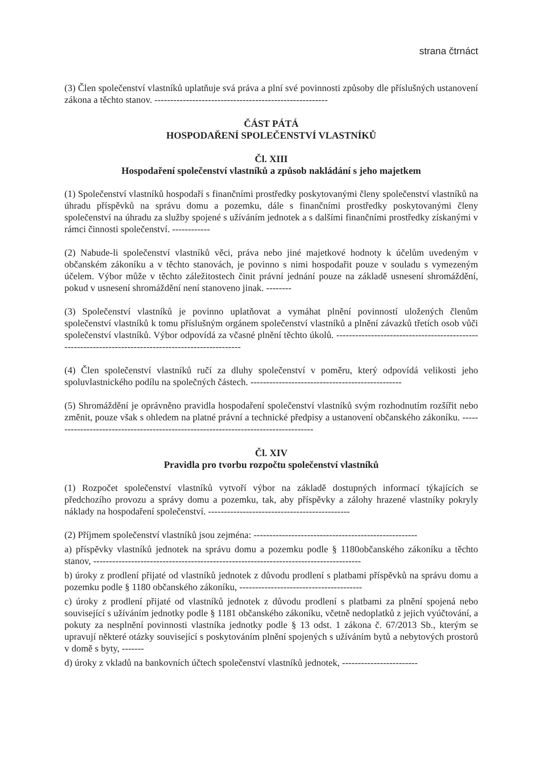strana čtrnáct
(3) Člen společenství vlastníků uplatňuje svá práva a plní své povinnosti způsoby dle příslušných ustanovení zákona a těchto stanov. -------------------------------------------------------
ČÁST PÁTÁ
HOSPODAŘENÍ SPOLEČENSTVÍ VLASTNÍKŮ
Čl. XIII
Hospodaření společenství vlastníků a způsob nakládání s jeho majetkem
(1) Společenství vlastníků hospodaří s finančními prostředky poskytovanými členy společenství vlastníků na úhradu příspěvků na správu domu a pozemku, dále s finančními prostředky poskytovanými členy společenství na úhradu za služby spojené s užíváním jednotek a s dalšími finančními prostředky získanými v rámci činnosti společenství. ------------
(2) Nabude-li společenství vlastníků věci, práva nebo jiné majetkové hodnoty k účelům uvedeným v občanském zákoníku a v těchto stanovách, je povinno s nimi hospodařit pouze v souladu s vymezeným účelem. Výbor může v těchto záležitostech činit právní jednání pouze na základě usnesení shromáždění, pokud v usnesení shromáždění není stanoveno jinak. --------
(3) Společenství vlastníků je povinno uplatňovat a vymáhat plnění povinností uložených členům společenství vlastníků k tomu příslušným orgánem společenství vlastníků a plnění závazků třetích osob vůči společenství vlastníků. Výbor odpovídá za včasné plnění těchto úkolů. -----------------------------------------------------------------------------------------------------
(4) Člen společenství vlastníků ručí za dluhy společenství v poměru, který odpovídá velikosti jeho spoluvlastnického podílu na společných částech. ------------------------------------------------
(5) Shromáždění je oprávněno pravidla hospodaření společenství vlastníků svým rozhodnutím rozšířit nebo změnit, pouze však s ohledem na platné právní a technické předpisy a ustanovení občanského zákoníku. ------------------------------------------------------------------------------------
Čl. XIV
Pravidla pro tvorbu rozpočtu společenství vlastníků
(1) Rozpočet společenství vlastníků vytvoří výbor na základě dostupných informací týkajících se předchozího provozu a správy domu a pozemku, tak, aby příspěvky a zálohy hrazené vlastníky pokryly náklady na hospodaření společenství. ---------------------------------------------
(2) Příjmem společenství vlastníků jsou zejména: ----------------------------------------------------
a) příspěvky vlastníků jednotek na správu domu a pozemku podle § 1180občanského zákoníku a těchto stanov, -------------------------------------------------------------------------------------
b) úroky z prodlení přijaté od vlastníků jednotek z důvodu prodlení s platbami příspěvků na správu domu a pozemku podle § 1180 občanského zákoníku, ---------------------------------------
c) úroky z prodlení přijaté od vlastníků jednotek z důvodu prodlení s platbami za plnění spojená nebo související s užíváním jednotky podle § 1181 občanského zákoníku, včetně nedoplatků z jejich vyúčtování, a pokuty za nesplnění povinnosti vlastníka jednotky podle § 13 odst. 1 zákona č. 67/2013 Sb., kterým se upravují některé otázky související s poskytováním plnění spojených s užíváním bytů a nebytových prostorů v domě s byty, -------
d) úroky z vkladů na bankovních účtech společenství vlastníků jednotek, ------------------------